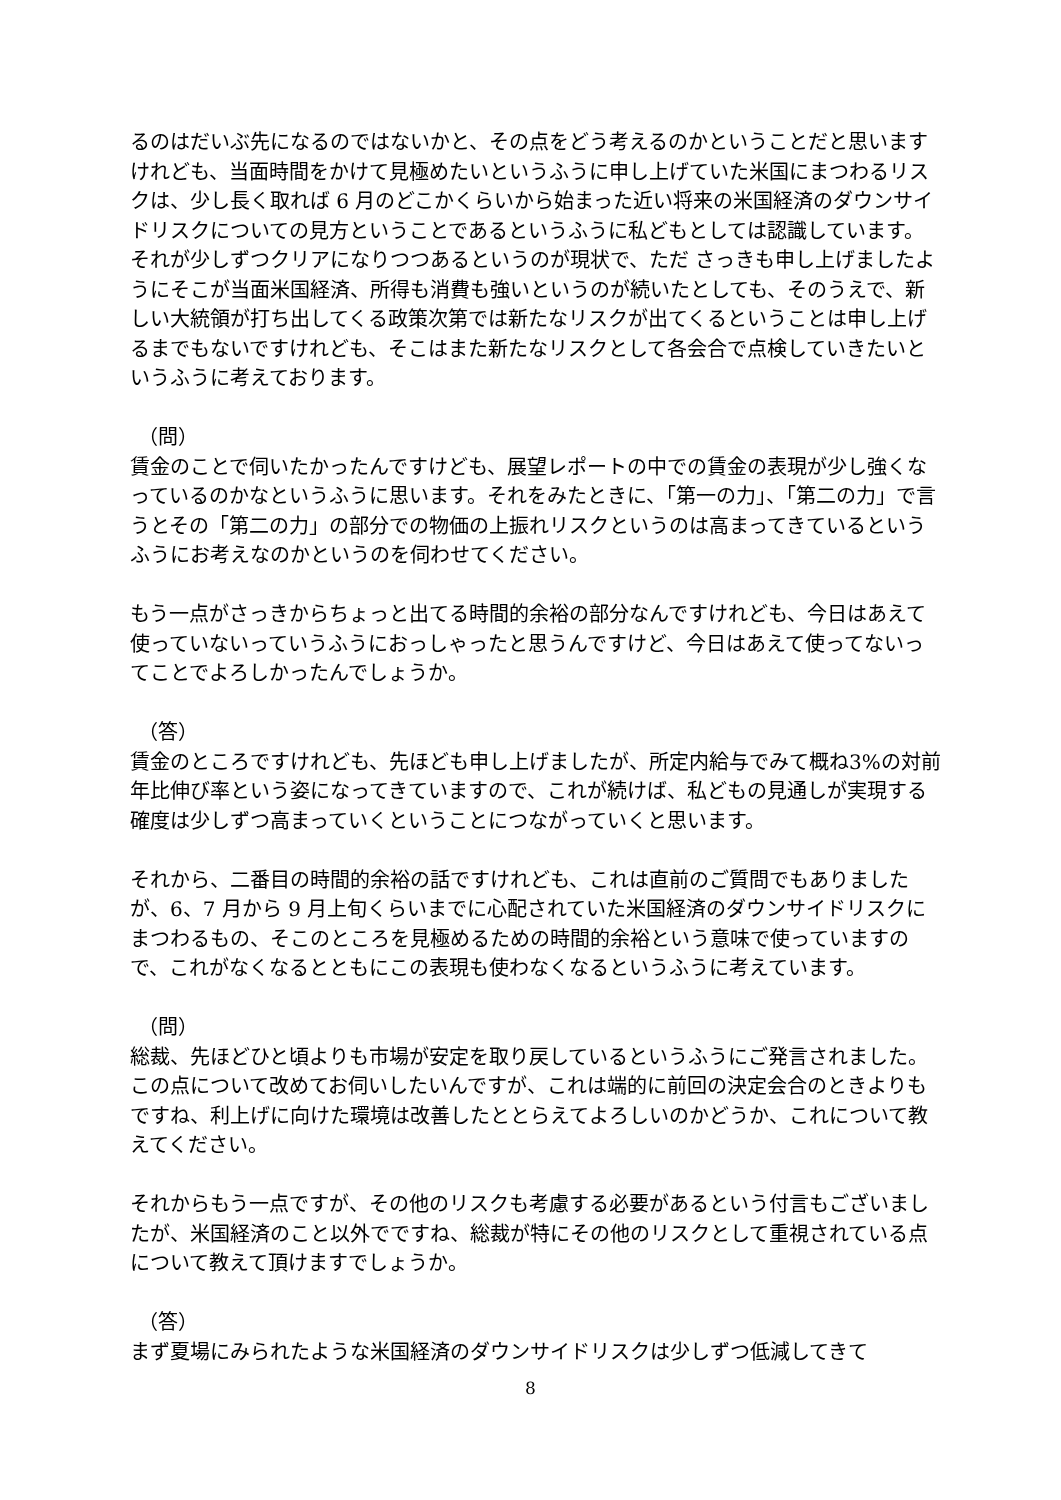るのはだいぶ先になるのではないかと、その点をどう考えるのかということだと思いますけれども、当面時間をかけて見極めたいというふうに申し上げていた米国にまつわるリスクは、少し長く取れば 6 月のどこかくらいから始まった近い将来の米国経済のダウンサイドリスクについての見方ということであるというふうに私どもとしては認識しています。それが少しずつクリアになりつつあるというのが現状で、ただ さっきも申し上げましたようにそこが当面米国経済、所得も消費も強いというのが続いたとしても、そのうえで、新しい大統領が打ち出してくる政策次第では新たなリスクが出てくるということは申し上げるまでもないですけれども、そこはまた新たなリスクとして各会合で点検していきたいというふうに考えております。
（問）
賃金のことで伺いたかったんですけども、展望レポートの中での賃金の表現が少し強くなっているのかなというふうに思います。それをみたときに、「第一の力」、「第二の力」で言うとその「第二の力」の部分での物価の上振れリスクというのは高まってきているというふうにお考えなのかというのを伺わせてください。
もう一点がさっきからちょっと出てる時間的余裕の部分なんですけれども、今日はあえて使っていないっていうふうにおっしゃったと思うんですけど、今日はあえて使ってないってことでよろしかったんでしょうか。
（答）
賃金のところですけれども、先ほども申し上げましたが、所定内給与でみて概ね3%の対前年比伸び率という姿になってきていますので、これが続けば、私どもの見通しが実現する確度は少しずつ高まっていくということにつながっていくと思います。
それから、二番目の時間的余裕の話ですけれども、これは直前のご質問でもありましたが、6、7 月から 9 月上旬くらいまでに心配されていた米国経済のダウンサイドリスクにまつわるもの、そこのところを見極めるための時間的余裕という意味で使っていますので、これがなくなるとともにこの表現も使わなくなるというふうに考えています。
（問）
総裁、先ほどひと頃よりも市場が安定を取り戻しているというふうにご発言されました。この点について改めてお伺いしたいんですが、これは端的に前回の決定会合のときよりもですね、利上げに向けた環境は改善したととらえてよろしいのかどうか、これについて教えてください。
それからもう一点ですが、その他のリスクも考慮する必要があるという付言もございましたが、米国経済のこと以外でですね、総裁が特にその他のリスクとして重視されている点について教えて頂けますでしょうか。
（答）
まず夏場にみられたような米国経済のダウンサイドリスクは少しずつ低減してきて
8